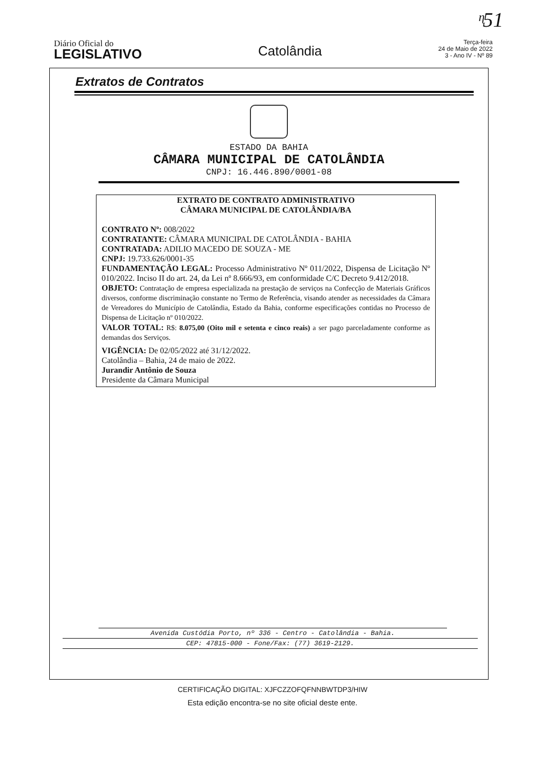ᶯ51
Diário Oficial do
LEGISLATIVO
Catolândia
Terça-feira
24 de Maio de 2022
3 - Ano IV - Nº 89
Extratos de Contratos
ESTADO DA BAHIA
CÂMARA MUNICIPAL DE CATOLÂNDIA
CNPJ: 16.446.890/0001-08
EXTRATO DE CONTRATO ADMINISTRATIVO
CÂMARA MUNICIPAL DE CATOLÂNDIA/BA
CONTRATO Nº: 008/2022
CONTRATANTE: CÂMARA MUNICIPAL DE CATOLÂNDIA - BAHIA
CONTRATADA: ADILIO MACEDO DE SOUZA - ME
CNPJ: 19.733.626/0001-35
FUNDAMENTAÇÃO LEGAL: Processo Administrativo Nº 011/2022, Dispensa de Licitação Nº 010/2022. Inciso II do art. 24, da Lei nº 8.666/93, em conformidade C/C Decreto 9.412/2018.
OBJETO: Contratação de empresa especializada na prestação de serviços na Confecção de Materiais Gráficos diversos, conforme discriminação constante no Termo de Referência, visando atender as necessidades da Câmara de Vereadores do Município de Catolândia, Estado da Bahia, conforme especificações contidas no Processo de Dispensa de Licitação nº 010/2022.
VALOR TOTAL: R$: 8.075,00 (Oito mil e setenta e cinco reais) a ser pago parceladamente conforme as demandas dos Serviços.
VIGÊNCIA: De 02/05/2022 até 31/12/2022.
Catolândia – Bahia, 24 de maio de 2022.
Jurandir Antônio de Souza
Presidente da Câmara Municipal
Avenida Custódia Porto, nº 336 - Centro - Catolândia - Bahia.
CEP: 47815-000 - Fone/Fax: (77) 3619-2129.
CERTIFICAÇÃO DIGITAL: XJFCZZOFQFNNBWTDP3/HIW
Esta edição encontra-se no site oficial deste ente.